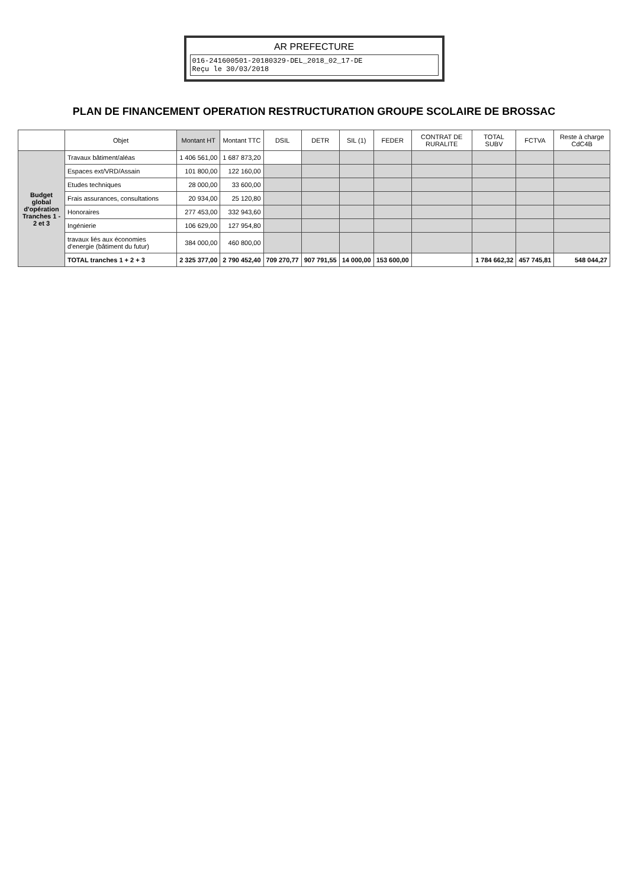AR PREFECTURE
016-241600501-20180329-DEL_2018_02_17-DE
Reçu le 30/03/2018
PLAN DE FINANCEMENT OPERATION RESTRUCTURATION GROUPE SCOLAIRE DE BROSSAC
| | Objet | Montant HT | Montant TTC | DSIL | DETR | SIL (1) | FEDER | CONTRAT DE RURALITE | TOTAL SUBV | FCTVA | Reste à charge CdC4B |
| --- | --- | --- | --- | --- | --- | --- | --- | --- | --- | --- | --- |
| Budget global d'opération Tranches 1 - 2 et 3 | Travaux bâtiment/aléas | 1 406 561,00 | 1 687 873,20 | | | | | | | | |
| | Espaces ext/VRD/Assain | 101 800,00 | 122 160,00 | | | | | | | | |
| | Etudes techniques | 28 000,00 | 33 600,00 | | | | | | | | |
| | Frais assurances, consultations | 20 934,00 | 25 120,80 | | | | | | | | |
| | Honoraires | 277 453,00 | 332 943,60 | | | | | | | | |
| | Ingénierie | 106 629,00 | 127 954,80 | | | | | | | | |
| | travaux liés aux économies d'energie (bâtiment du futur) | 384 000,00 | 460 800,00 | | | | | | | | |
| | TOTAL tranches 1 + 2 + 3 | 2 325 377,00 | 2 790 452,40 | 709 270,77 | 907 791,55 | 14 000,00 | 153 600,00 | | 1 784 662,32 | 457 745,81 | 548 044,27 |